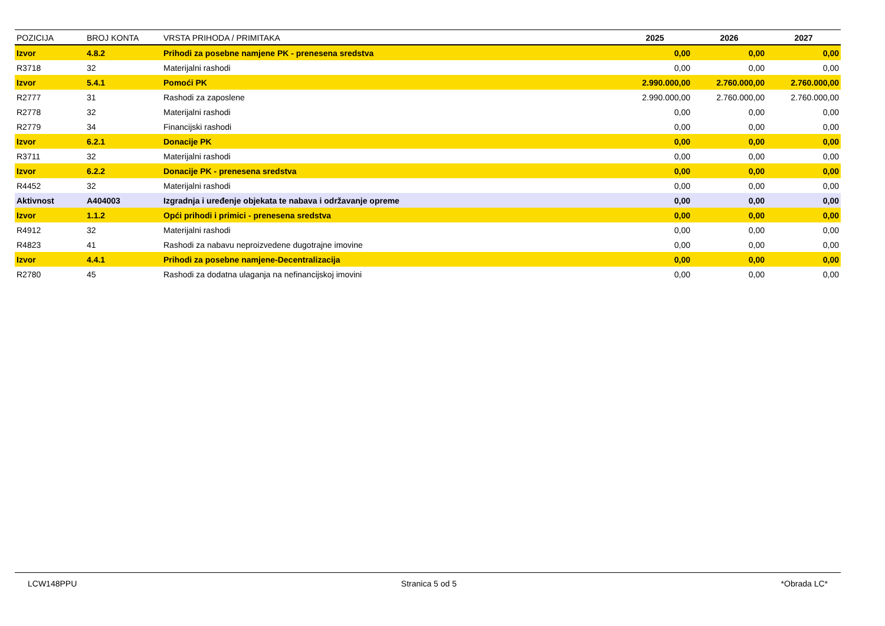| POZICIJA | BROJ KONTA | VRSTA PRIHODA / PRIMITAKA | 2025 | 2026 | 2027 |
| --- | --- | --- | --- | --- | --- |
| Izvor | 4.8.2 | Prihodi za posebne namjene PK - prenesena sredstva | 0,00 | 0,00 | 0,00 |
| R3718 | 32 | Materijalni rashodi | 0,00 | 0,00 | 0,00 |
| Izvor | 5.4.1 | Pomoći PK | 2.990.000,00 | 2.760.000,00 | 2.760.000,00 |
| R2777 | 31 | Rashodi za zaposlene | 2.990.000,00 | 2.760.000,00 | 2.760.000,00 |
| R2778 | 32 | Materijalni rashodi | 0,00 | 0,00 | 0,00 |
| R2779 | 34 | Financijski rashodi | 0,00 | 0,00 | 0,00 |
| Izvor | 6.2.1 | Donacije PK | 0,00 | 0,00 | 0,00 |
| R3711 | 32 | Materijalni rashodi | 0,00 | 0,00 | 0,00 |
| Izvor | 6.2.2 | Donacije PK - prenesena sredstva | 0,00 | 0,00 | 0,00 |
| R4452 | 32 | Materijalni rashodi | 0,00 | 0,00 | 0,00 |
| Aktivnost | A404003 | Izgradnja i uređenje objekata te nabava i održavanje opreme | 0,00 | 0,00 | 0,00 |
| Izvor | 1.1.2 | Opći prihodi i primici - prenesena sredstva | 0,00 | 0,00 | 0,00 |
| R4912 | 32 | Materijalni rashodi | 0,00 | 0,00 | 0,00 |
| R4823 | 41 | Rashodi za nabavu neproizvedene dugotrajne imovine | 0,00 | 0,00 | 0,00 |
| Izvor | 4.4.1 | Prihodi za posebne namjene-Decentralizacija | 0,00 | 0,00 | 0,00 |
| R2780 | 45 | Rashodi za dodatna ulaganja na nefinancijskoj imovini | 0,00 | 0,00 | 0,00 |
LCW148PPU Stranica 5 od 5 *Obrada LC*